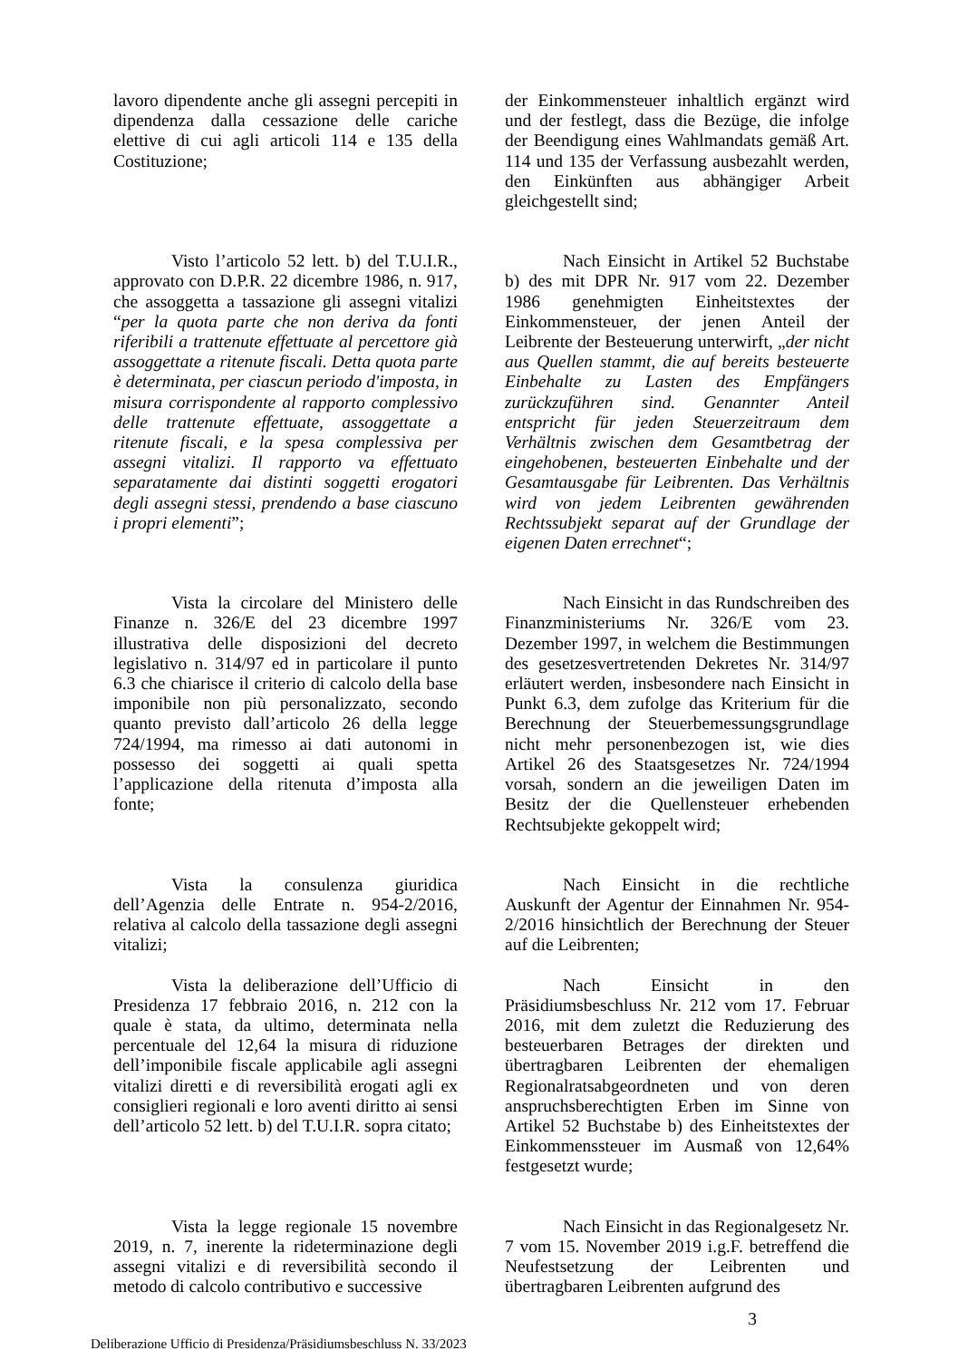lavoro dipendente anche gli assegni percepiti in dipendenza dalla cessazione delle cariche elettive di cui agli articoli 114 e 135 della Costituzione;
der Einkommensteuer inhaltlich ergänzt wird und der festlegt, dass die Bezüge, die infolge der Beendigung eines Wahlmandats gemäß Art. 114 und 135 der Verfassung ausbezahlt werden, den Einkünften aus abhängiger Arbeit gleichgestellt sind;
Visto l’articolo 52 lett. b) del T.U.I.R., approvato con D.P.R. 22 dicembre 1986, n. 917, che assoggetta a tassazione gli assegni vitalizi “per la quota parte che non deriva da fonti riferibili a trattenute effettuate al percettore già assoggettate a ritenute fiscali. Detta quota parte è determinata, per ciascun periodo d'imposta, in misura corrispondente al rapporto complessivo delle trattenute effettuate, assoggettate a ritenute fiscali, e la spesa complessiva per assegni vitalizi. Il rapporto va effettuato separatamente dai distinti soggetti erogatori degli assegni stessi, prendendo a base ciascuno i propri elementi”;
Nach Einsicht in Artikel 52 Buchstabe b) des mit DPR Nr. 917 vom 22. Dezember 1986 genehmigten Einheitstextes der Einkommensteuer, der jenen Anteil der Leibrente der Besteuerung unterwirft, „der nicht aus Quellen stammt, die auf bereits besteuerte Einbehalte zu Lasten des Empfängers zurückzuführen sind. Genannter Anteil entspricht für jeden Steuerzeitraum dem Verhältnis zwischen dem Gesamtbetrag der eingehobenen, besteuerten Einbehalte und der Gesamtausgabe für Leibrenten. Das Verhältnis wird von jedem Leibrenten gewährenden Rechtssubjekt separat auf der Grundlage der eigenen Daten errechnet“;
Vista la circolare del Ministero delle Finanze n. 326/E del 23 dicembre 1997 illustrativa delle disposizioni del decreto legislativo n. 314/97 ed in particolare il punto 6.3 che chiarisce il criterio di calcolo della base imponibile non più personalizzato, secondo quanto previsto dall’articolo 26 della legge 724/1994, ma rimesso ai dati autonomi in possesso dei soggetti ai quali spetta l’applicazione della ritenuta d’imposta alla fonte;
Nach Einsicht in das Rundschreiben des Finanzministeriums Nr. 326/E vom 23. Dezember 1997, in welchem die Bestimmungen des gesetzesvertretenden Dekretes Nr. 314/97 erläutert werden, insbesondere nach Einsicht in Punkt 6.3, dem zufolge das Kriterium für die Berechnung der Steuerbemessungsgrundlage nicht mehr personenbezogen ist, wie dies Artikel 26 des Staatsgesetzes Nr. 724/1994 vorsah, sondern an die jeweiligen Daten im Besitz der die Quellensteuer erhebenden Rechtsubjekte gekoppelt wird;
Vista la consulenza giuridica dell’Agenzia delle Entrate n. 954-2/2016, relativa al calcolo della tassazione degli assegni vitalizi;
Nach Einsicht in die rechtliche Auskunft der Agentur der Einnahmen Nr. 954-2/2016 hinsichtlich der Berechnung der Steuer auf die Leibrenten;
Vista la deliberazione dell’Ufficio di Presidenza 17 febbraio 2016, n. 212 con la quale è stata, da ultimo, determinata nella percentuale del 12,64 la misura di riduzione dell’imponibile fiscale applicabile agli assegni vitalizi diretti e di reversibilità erogati agli ex consiglieri regionali e loro aventi diritto ai sensi dell’articolo 52 lett. b) del T.U.I.R. sopra citato;
Nach Einsicht in den Präsidiumsbeschluss Nr. 212 vom 17. Februar 2016, mit dem zuletzt die Reduzierung des besteuerbaren Betrages der direkten und übertragbaren Leibrenten der ehemaligen Regionalratsabgeordneten und von deren anspruchsberechtigten Erben im Sinne von Artikel 52 Buchstabe b) des Einheitstextes der Einkommenssteuer im Ausmaß von 12,64% festgesetzt wurde;
Vista la legge regionale 15 novembre 2019, n. 7, inerente la rideterminazione degli assegni vitalizi e di reversibilità secondo il metodo di calcolo contributivo e successive
Nach Einsicht in das Regionalgesetz Nr. 7 vom 15. November 2019 i.g.F. betreffend die Neufestsetzung der Leibrenten und übertragbaren Leibrenten aufgrund des
3
Deliberazione Ufficio di Presidenza/Präsidiumsbeschluss N. 33/2023